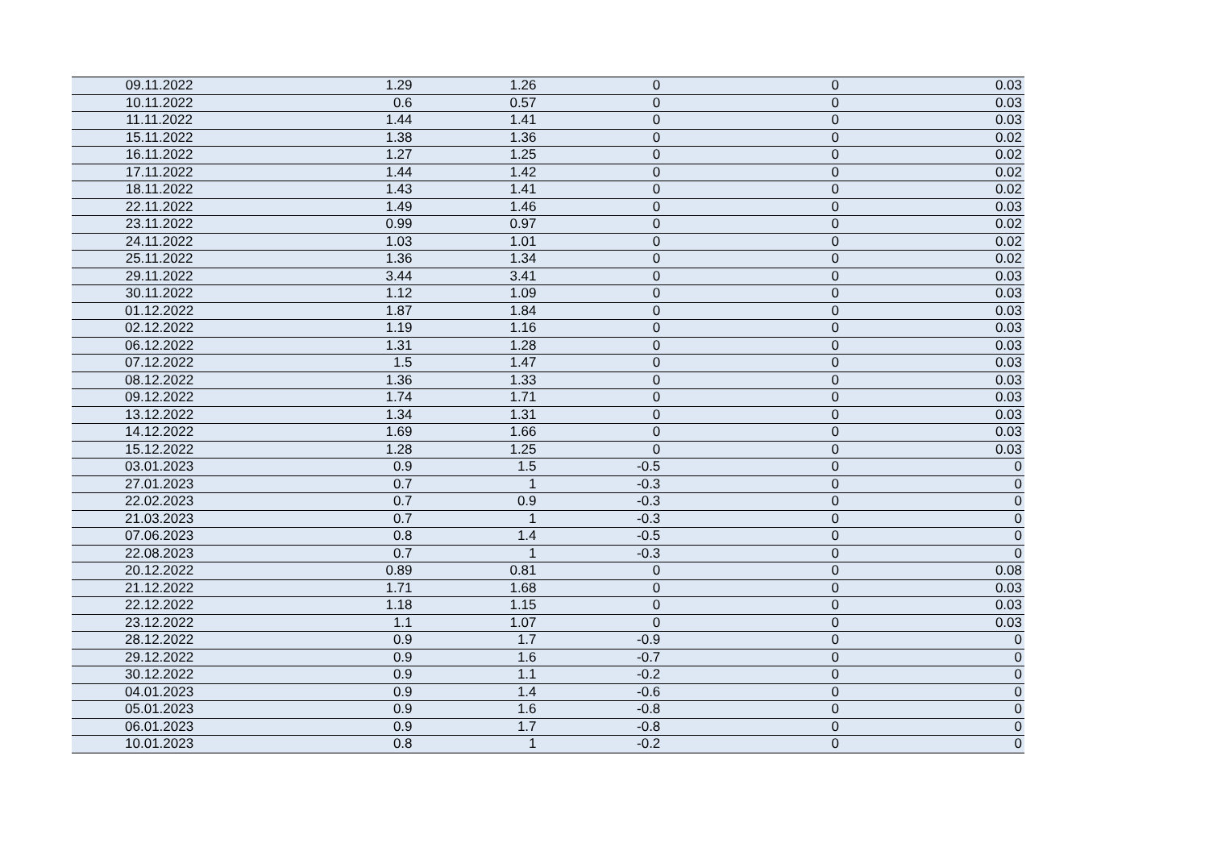| 09.11.2022 | 1.29 | 1.26 | 0 | 0 | 0.03 |
| 10.11.2022 | 0.6 | 0.57 | 0 | 0 | 0.03 |
| 11.11.2022 | 1.44 | 1.41 | 0 | 0 | 0.03 |
| 15.11.2022 | 1.38 | 1.36 | 0 | 0 | 0.02 |
| 16.11.2022 | 1.27 | 1.25 | 0 | 0 | 0.02 |
| 17.11.2022 | 1.44 | 1.42 | 0 | 0 | 0.02 |
| 18.11.2022 | 1.43 | 1.41 | 0 | 0 | 0.02 |
| 22.11.2022 | 1.49 | 1.46 | 0 | 0 | 0.03 |
| 23.11.2022 | 0.99 | 0.97 | 0 | 0 | 0.02 |
| 24.11.2022 | 1.03 | 1.01 | 0 | 0 | 0.02 |
| 25.11.2022 | 1.36 | 1.34 | 0 | 0 | 0.02 |
| 29.11.2022 | 3.44 | 3.41 | 0 | 0 | 0.03 |
| 30.11.2022 | 1.12 | 1.09 | 0 | 0 | 0.03 |
| 01.12.2022 | 1.87 | 1.84 | 0 | 0 | 0.03 |
| 02.12.2022 | 1.19 | 1.16 | 0 | 0 | 0.03 |
| 06.12.2022 | 1.31 | 1.28 | 0 | 0 | 0.03 |
| 07.12.2022 | 1.5 | 1.47 | 0 | 0 | 0.03 |
| 08.12.2022 | 1.36 | 1.33 | 0 | 0 | 0.03 |
| 09.12.2022 | 1.74 | 1.71 | 0 | 0 | 0.03 |
| 13.12.2022 | 1.34 | 1.31 | 0 | 0 | 0.03 |
| 14.12.2022 | 1.69 | 1.66 | 0 | 0 | 0.03 |
| 15.12.2022 | 1.28 | 1.25 | 0 | 0 | 0.03 |
| 03.01.2023 | 0.9 | 1.5 | -0.5 | 0 | 0 |
| 27.01.2023 | 0.7 | 1 | -0.3 | 0 | 0 |
| 22.02.2023 | 0.7 | 0.9 | -0.3 | 0 | 0 |
| 21.03.2023 | 0.7 | 1 | -0.3 | 0 | 0 |
| 07.06.2023 | 0.8 | 1.4 | -0.5 | 0 | 0 |
| 22.08.2023 | 0.7 | 1 | -0.3 | 0 | 0 |
| 20.12.2022 | 0.89 | 0.81 | 0 | 0 | 0.08 |
| 21.12.2022 | 1.71 | 1.68 | 0 | 0 | 0.03 |
| 22.12.2022 | 1.18 | 1.15 | 0 | 0 | 0.03 |
| 23.12.2022 | 1.1 | 1.07 | 0 | 0 | 0.03 |
| 28.12.2022 | 0.9 | 1.7 | -0.9 | 0 | 0 |
| 29.12.2022 | 0.9 | 1.6 | -0.7 | 0 | 0 |
| 30.12.2022 | 0.9 | 1.1 | -0.2 | 0 | 0 |
| 04.01.2023 | 0.9 | 1.4 | -0.6 | 0 | 0 |
| 05.01.2023 | 0.9 | 1.6 | -0.8 | 0 | 0 |
| 06.01.2023 | 0.9 | 1.7 | -0.8 | 0 | 0 |
| 10.01.2023 | 0.8 | 1 | -0.2 | 0 | 0 |